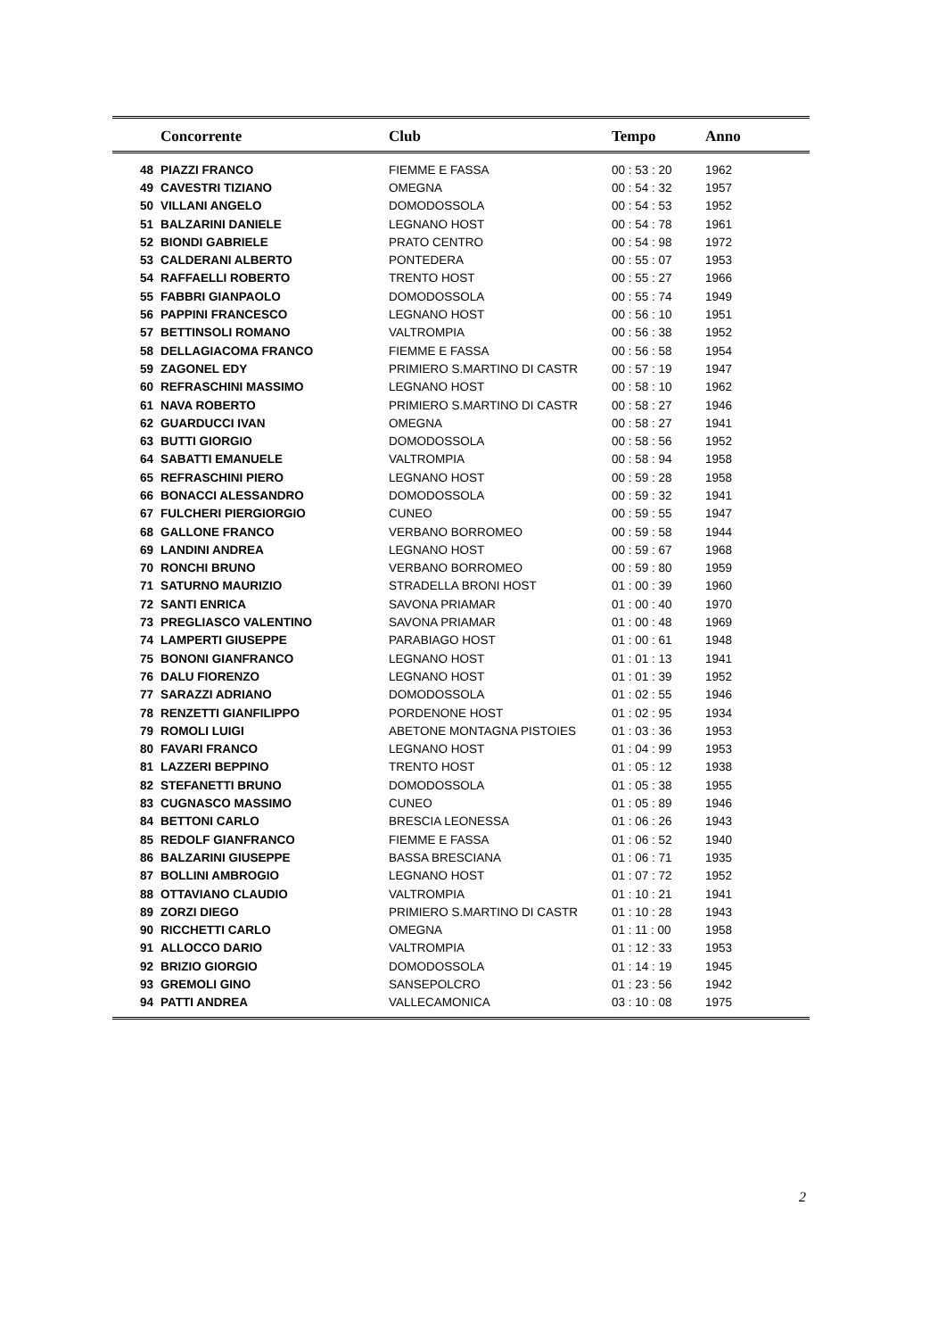| | Concorrente | Club | Tempo | Anno |
| --- | --- | --- | --- | --- |
| 48 | PIAZZI FRANCO | FIEMME E FASSA | 00 : 53 : 20 | 1962 |
| 49 | CAVESTRI TIZIANO | OMEGNA | 00 : 54 : 32 | 1957 |
| 50 | VILLANI ANGELO | DOMODOSSOLA | 00 : 54 : 53 | 1952 |
| 51 | BALZARINI DANIELE | LEGNANO HOST | 00 : 54 : 78 | 1961 |
| 52 | BIONDI GABRIELE | PRATO CENTRO | 00 : 54 : 98 | 1972 |
| 53 | CALDERANI ALBERTO | PONTEDERA | 00 : 55 : 07 | 1953 |
| 54 | RAFFAELLI ROBERTO | TRENTO HOST | 00 : 55 : 27 | 1966 |
| 55 | FABBRI GIANPAOLO | DOMODOSSOLA | 00 : 55 : 74 | 1949 |
| 56 | PAPPINI FRANCESCO | LEGNANO HOST | 00 : 56 : 10 | 1951 |
| 57 | BETTINSOLI ROMANO | VALTROMPIA | 00 : 56 : 38 | 1952 |
| 58 | DELLAGIACOMA FRANCO | FIEMME E FASSA | 00 : 56 : 58 | 1954 |
| 59 | ZAGONEL EDY | PRIMIERO S.MARTINO DI CASTR | 00 : 57 : 19 | 1947 |
| 60 | REFRASCHINI MASSIMO | LEGNANO HOST | 00 : 58 : 10 | 1962 |
| 61 | NAVA ROBERTO | PRIMIERO S.MARTINO DI CASTR | 00 : 58 : 27 | 1946 |
| 62 | GUARDUCCI IVAN | OMEGNA | 00 : 58 : 27 | 1941 |
| 63 | BUTTI GIORGIO | DOMODOSSOLA | 00 : 58 : 56 | 1952 |
| 64 | SABATTI EMANUELE | VALTROMPIA | 00 : 58 : 94 | 1958 |
| 65 | REFRASCHINI PIERO | LEGNANO HOST | 00 : 59 : 28 | 1958 |
| 66 | BONACCI ALESSANDRO | DOMODOSSOLA | 00 : 59 : 32 | 1941 |
| 67 | FULCHERI PIERGIORGIO | CUNEO | 00 : 59 : 55 | 1947 |
| 68 | GALLONE FRANCO | VERBANO BORROMEO | 00 : 59 : 58 | 1944 |
| 69 | LANDINI ANDREA | LEGNANO HOST | 00 : 59 : 67 | 1968 |
| 70 | RONCHI BRUNO | VERBANO BORROMEO | 00 : 59 : 80 | 1959 |
| 71 | SATURNO MAURIZIO | STRADELLA BRONI HOST | 01 : 00 : 39 | 1960 |
| 72 | SANTI ENRICA | SAVONA PRIAMAR | 01 : 00 : 40 | 1970 |
| 73 | PREGLIASCO VALENTINO | SAVONA PRIAMAR | 01 : 00 : 48 | 1969 |
| 74 | LAMPERTI GIUSEPPE | PARABIAGO HOST | 01 : 00 : 61 | 1948 |
| 75 | BONONI GIANFRANCO | LEGNANO HOST | 01 : 01 : 13 | 1941 |
| 76 | DALU FIORENZO | LEGNANO HOST | 01 : 01 : 39 | 1952 |
| 77 | SARAZZI ADRIANO | DOMODOSSOLA | 01 : 02 : 55 | 1946 |
| 78 | RENZETTI GIANFILIPPO | PORDENONE HOST | 01 : 02 : 95 | 1934 |
| 79 | ROMOLI LUIGI | ABETONE MONTAGNA PISTOIES | 01 : 03 : 36 | 1953 |
| 80 | FAVARI FRANCO | LEGNANO HOST | 01 : 04 : 99 | 1953 |
| 81 | LAZZERI BEPPINO | TRENTO HOST | 01 : 05 : 12 | 1938 |
| 82 | STEFANETTI BRUNO | DOMODOSSOLA | 01 : 05 : 38 | 1955 |
| 83 | CUGNASCO MASSIMO | CUNEO | 01 : 05 : 89 | 1946 |
| 84 | BETTONI CARLO | BRESCIA LEONESSA | 01 : 06 : 26 | 1943 |
| 85 | REDOLF GIANFRANCO | FIEMME E FASSA | 01 : 06 : 52 | 1940 |
| 86 | BALZARINI GIUSEPPE | BASSA BRESCIANA | 01 : 06 : 71 | 1935 |
| 87 | BOLLINI AMBROGIO | LEGNANO HOST | 01 : 07 : 72 | 1952 |
| 88 | OTTAVIANO CLAUDIO | VALTROMPIA | 01 : 10 : 21 | 1941 |
| 89 | ZORZI DIEGO | PRIMIERO S.MARTINO DI CASTR | 01 : 10 : 28 | 1943 |
| 90 | RICCHETTI CARLO | OMEGNA | 01 : 11 : 00 | 1958 |
| 91 | ALLOCCO DARIO | VALTROMPIA | 01 : 12 : 33 | 1953 |
| 92 | BRIZIO GIORGIO | DOMODOSSOLA | 01 : 14 : 19 | 1945 |
| 93 | GREMOLI GINO | SANSEPOLCRO | 01 : 23 : 56 | 1942 |
| 94 | PATTI ANDREA | VALLECAMONICA | 03 : 10 : 08 | 1975 |
2